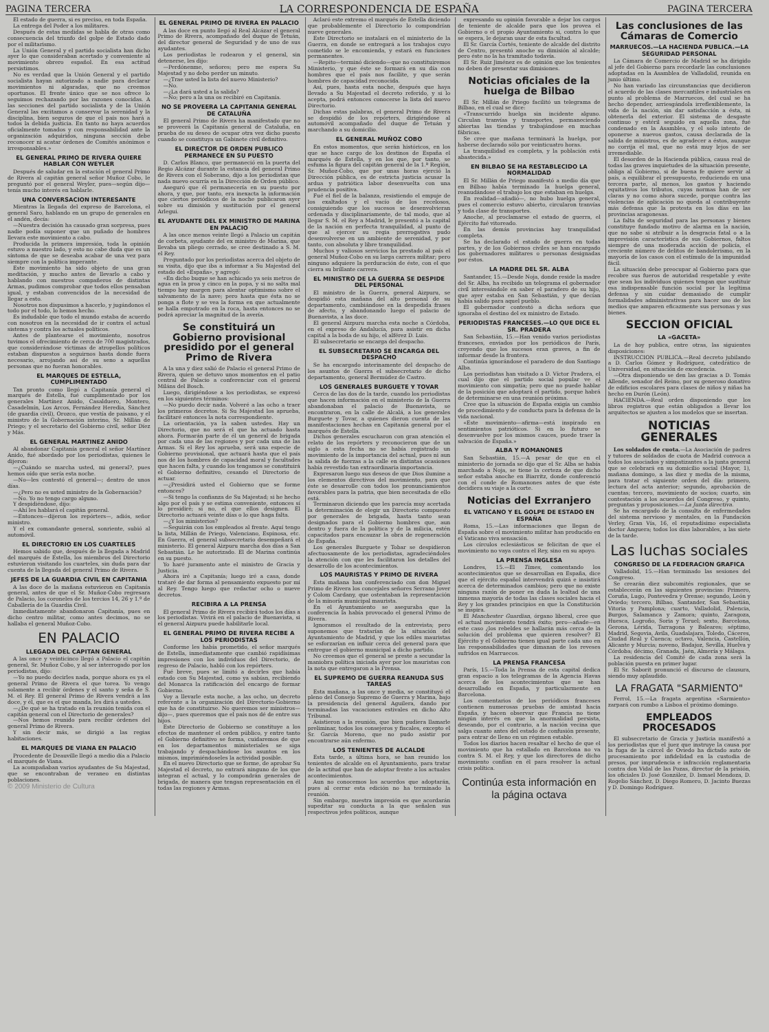PAGINA TERCERA LA CORRESPONDENCIA DE ESPAÑA PAGINA TERCERA
El estado de guerra, si es preciso, en toda España.
La entrega del Poder a los militares.
Después de estas medidas se habla de otras como consecuencia del triunfo del golpe de Estado dado por el militarismo.
La Unión General y el partido socialista han dicho ayer lo que consideraban acertado y conveniente al movimiento obrero español. En esa actitud persistimos.
No es verdad que la Unión General y el partido socialista hayan autorizado a nadie para declarar movimientos ni algaradas, que no creemos oportunos. El frente único que se nos ofrece lo seguimos rechazando por las razones conocidas. A las secciones del partido socialista y de la Unión General las excitamos a conservar la serenidad y la disciplina, bien seguros de que el país nos hará a todos la debida justicia. En tanto no haya acuerdos oficialmente tomados y con responsabilidad ante la organización adquiridos, ninguna sección debe reconocer ni acatar órdenes de Comités anónimos e irresponsables.»
EL GENERAL PRIMO DE RIVERA QUIERE HABLAR CON WEYLER
Después de saludar en la estación el general Primo de Rivera al capitán general señor Muñoz Cobo, le preguntó por el general Weyler, pues—según dijo—tenía mucho interés en hablarle.
UNA CONVERSACION INTERESANTE
Mientras la llegada del expreso de Barcelona, el general Saro, hablando en un grupo de generales en el andén, decía:
—Nuestra decisión ha causado gran sorpresa, pues nadie podía suponer que un puñado de hombres llevara este movimiento a cabo.
Producida la primera impresión, toda la opinión estuvo a nuestro lado, y esto no cabe duda que es un síntoma de que se deseaba acabar de una vez para siempre con la política imperante.
Este movimiento ha sido objeto de una gran meditación, y mucho antes de llevarlo a cabo y hablando con nuestros compañeros de distintas Armas, pudimos comprobar que todos ellos pensaban igual, y estaban convencidos de la necesidad de llegar a esto.
Nosotros nos dispusimos a hacerlo, y jugándonos el todo por el todo, lo hemos hecho.
Es indudable que todo el mundo estaba de acuerdo con nosotros en la necesidad de ir contra el actual sistema y contra los actuales políticos.
Antes de plantearse el movimiento, nosotros tuvimos el ofrecimiento de cerca de 700 magistrados, que considerándose víctimas de atropellos políticos estaban dispuestos a seguirnos hasta donde fuera necesario, arrojando así de su seno a aquellas personas que no fueran honorables.
EL MARQUES DE ESTELLA, CUMPLIMENTADO
Tan pronto como llegó a Capitanía general el marqués de Estella, fué cumplimentado por los generales Martínez Anido, Casalduero, Montero, Casadelmín, Los Arcos, Fernández Heredia, Sánchez (de guardia civil), Orozco, que vestía de paisano, y el ministro de la Gobernación interino, Sr. Millán de Priego; y el secretario del Gobierno civil, señor Díez y Más.
EL GENERAL MARTINEZ ANIDO
Al abandonar Capitanía general el señor Martínez Anido, fué abordado por los periodistas, quienes le dijeron:
—¿Cuándo se marcha usted, mi general?, pues hemos oído que sería esta noche.
—No—les contestó el general—; dentro de unos días.
—¿Pero no es usted ministro de la Gobernación?
—No. Yo no tengo cargo alguno.
Y despidiéndose, dijo:
—Ahí les hablará el capitán general.
—Entonces—dijeron los repórters—, adiós, señor ministro.
Y el ex comandante general, sonriente, subió al automóvil.
EL DIRECTORIO EN LOS CUARTELES
Hemos sabido que, después de la llegada a Madrid del marqués de Estella, los miembros del Directorio estuvieron visitando los cuarteles, sin duda para dar cuenta de la llegada del general Primo de Rivera.
JEFES DE LA GUARDIA CIVIL EN CAPITANIA
A las doce de la mañana estuvieron en Capitanía general, antes de que el Sr. Muñoz-Cobo regresara de Palacio, los coroneles de los tercios 14, 26 y 1.º de Caballería de la Guardia Civil.
Inmediatamente abandonaron Capitanía, pues en dicho centro militar, como antes decimos, no se hallaba el general Muñoz-Cobo.
EN PALACIO
LLEGADA DEL CAPITAN GENERAL
A las once y veinticinco llegó a Palacio el capitán general, Sr. Muñoz Cobo, y al ser interrogado por los periodistas, dijo:
—Yo no puedo decirles nada, porque ahora es ya el general Primo de Rivera el que torea. Yo vengo solamente a recibir órdenes y el santo y seña de S. M. el Rey. El general Primo de Rivera vendrá a las doce, y él, que es el que manda, les dirá a ustedes.
—¿De qué se ha tratado en la reunión tenida con el capitán general con el Directorio de generales?
—Nos hemos reunido para recibir órdenes del general Primo de Rivera.
Y sin decir más, se dirigió a las regias habitaciones.
EL MARQUES DE VIANA EN PALACIO
Procedente de Deauville llegó a medio día a Palacio el marqués de Viana.
La acompañaban varios ayudantes de Su Majestad, que se encontraban de veraneo en distintas poblaciones.
© 2009 Ministerio de Cultura
EL GENERAL PRIMO DE RIVERA EN PALACIO
A las doce en punto llegó al Real Alcázar el general Primo de Rivera, acompañado del duque de Tetuán, del director general de Seguridad y de uno de sus ayudantes.
Los periodistas le rodearon y el general, sin detenerse, les dijo:
—Perdónenme, señores; pero me espera Su Majestad y no debo perder un minuto.
—¿Trae usted la lista del nuevo Ministerio?
—No.
—¿La dará usted a la salida?
—No; pero a la una os recibiré en Capitanía.
NO SE PROVEERA LA CAPITANIA GENERAL DE CATALUÑA
El general Primo de Rivera ha manifestado que no se proveerá la Capitanía general de Cataluña, en prueba de su deseo de ocupar otra vez dicho puesto cuando se constituya un Gabinete civil definitivo.
EL DIRECTOR DE ORDEN PUBLICO PERMANECE EN SU PUESTO
D. Carlos Blanco, que permaneció en la puerta del Regio Alcázar durante la estancia del general Primo de Rivera con el Soberano, dijo a los periodistas que nada nuevo ocurría en la Dirección de Orden público.
Aseguró que él permanecería en su puesto por ahora, y que, por tanto, era inexacta la información que ciertos periódicos de la noche publicaron ayer sobre su dimisión y sustitución por el general Arlegui.
EL AYUDANTE DEL EX MINISTRO DE MARINA EN PALACIO
A las once menos veinte llegó a Palacio un capitán de corbeta, ayudante del ex ministro de Marina, que llevaba un pliego cerrado, se cree destinado a S. M. el Rey.
Preguntado por los periodistas acerca del objeto de su visita, dijo que iba a informar a Su Majestad del estado del «España», y agregó:
«En dicho buque se han achicado ya seis metros de agua en la proa y cinco en la popa, y si no salta mal tiempo hay margen para alentar optimismo sobre el salvamento de la nave; pero hasta que ésta no se ponga a flote y se vea la forma en que actualmente se halla empotrado en la roca, hasta entonces no se podrá apreciar la magnitud de la avería.
Se constituirá un Gobierno provisional presidido por el general Primo de Rivera
A la una y diez salió de Palacio el general Primo de Rivera, quien se detuvo unos momentos en el patio central de Palacio a conferenciar con el general Miláns del Bosch.
Luego, dirigiéndose a los periodistas, se expresó en los siguientes términos:
—No puedo decir nada. Volveré a las ocho a traer los primeros decretos. Si Su Majestad los aprueba, facilitaré entonces la nota correspondiente.
La orientación, ya la saben ustedes. Hay un Directorio, que no será el que ha actuado hasta ahora. Formarán parte de él un general de brigada por cada una de las regiones y por cada una de las Armas. Si el Rey los aprueba, será una especie de Gobierno provisional, que actuará hasta que el país nos dé los hombres de capacidad moral y facultades que hacen falta, y cuando los tengamos se constituirá el Gobierno definitivo, cesando el Directorio de actuar.
—¿Presidirá usted el Gobierno que se forme entonces?
—Si tengo la confianza de Su Majestad; si he hecho algo por el país y se estima conveniente, entonces sí lo presidiré; si no, el que ellos designen. El Directorio actuará veinte días o lo que haga falta.
—¿Y los ministerios?
—Seguirán con los empleados al frente. Aquí tengo la lista, Millán de Priego, Valenciano, Espinosa, etc. En Guerra, el general subsecretario desempeñará el ministerio. El general Aizpuru marcha dos días a San Sebastián. Le he autorizado. El de Marina continúa en su puesto.
Yo haré juramento ante el ministro de Gracia y Justicia.
Ahora iré a Capitanía; luego iré a casa, donde trataré de dar forma al pensamiento expuesto por mí al Rey. Tengo luego que redactar ocho o nueve decretos.
RECIBIRA A LA PRENSA
El general Primo de Rivera recibirá todos los días a los periodistas. Vivirá en el palacio de Buenavista, si el general Aizpuru puede habilitarle local.
EL GENERAL PRIMO DE RIVERA RECIBE A LOS PERIODISTAS
Conforme les había prometido, el señor marqués de Estella, inmediatamente que cambió rapidísimas impresiones con los individuos del Directorio, de regreso de Palacio, habló con los repórters.
Fué breve, pues se limitó a decirles que había estado con Su Majestad, como ya sabían, recibiendo del Monarca la ratificación del encargo de formar Gobierno.
Voy a llevarle esta noche, a las ocho, un decreto referente a la organización del Directorio-Gobierno que ha de constituirse. No queremos ser ministros—dijo—, pues queremos que el país nos dé de entre sus hijos.
Este Directorio de Gobierno se constituye a los efectos de mantener el orden público, y entre tanto el Gobierno definitivo se forma, cuidaremos de que en los departamentos ministeriales se siga trabajando y despachándose los asuntos en los mismos, imprimiéndoseles la actividad posible.
En el nuevo Directorio que se forme, de aprobar Su Majestad el decreto, no entrará ninguno de los que integran el actual, y lo compondrán generales de brigada, de manera que tengan representación en él todas las regiones y Armas.
Aclaró este extremo el marqués de Estella diciendo que probablemente el Directorio lo compondrían nueve generales.
Este Directorio se instalará en el ministerio de la Guerra, en donde se entregará a los trabajos cuyo cometido se le encomienda, y estará en funciones permanentes.
—Repito—terminó diciendo—que no constituiremos Ministerio, y que éste se formará en su día con hombres que el país nos facilite, y que serán hombres de capacidad reconocida.
Así, pues, hasta esta noche, después que haya llevado a Su Majestad el decreto referido, y si lo acepta, podrá entonces conocerse la lista del nuevo Directorio.
Dichas estas palabras, el general Primo de Rivera se despidió de los repórters, dirigiéndose al automóvil acompañado del duque de Tetuán y marchando a su domicilio.
EL GENERAL MUÑOZ COBO
En estos momentos, que serán históricos, en los que se hace cargo de los destinos de España el marqués de Estella, y en los que, por tanto, se esfuma la figura del capitán general de la 1.ª Región, Sr. Muñoz-Cobo, que por unas horas ejerció la Dirección pública, es de estricta justicia acusar la ardua y patriótica labor desenvuelta con una prudencia positiva.
Fué el fiel de la balanza, resistiendo el empuje de los exaltados y el vacío de los recelosos, consiguiendo que los sucesos se desenvolvieran ordenada y disciplinariamente, de tal modo, que al llegar S. M. el Rey a Madrid, le presentó a la capital de la nación en perfecta tranquilidad, al punto de que al ejercer su regia prerrogativa pudo desenvolverse en un ambiente de serenidad, y por tanto, con absoluta y libre tranquilidad.
Muchos y valiosos servicios ha prestado al país el general Muñoz-Cobo en su larga carrera militar; pero ninguno adquiere la perduración de éste, con el que cierra su brillante carrera.
EL MINISTRO DE LA GUERRA SE DESPIDE DEL PERSONAL
El ministro de la Guerra, general Aizpuru, se despidió esta mañana del alto personal de su departamento, cambiándose en la despedida frases de afecto, y abandonando luego el palacio de Buenavista, a las doce.
El general Aizpuru marcha esta noche a Córdoba, en el expreso de Andalucía, para asistir en dicha capital a la boda de su hijo, el alférez D. Luis.
El subsecretario se encarga del despacho.
EL SUBSECRETARIO SE ENCARGA DEL DESPACHO
Se ha encargado interinamente del despacho de los asuntos de Guerra el subsecretario de dicho departamento, general Bermúdez de Castro.
LOS GENERALES BURGUETE Y TOVAR
Cerca de las dos de la tarde, cuando los periodistas que hacen información en el ministerio de la Guerra abandonaban el palacio de Buenavista, se encontraron, en la calle de Alcalá, a los generales Burguete y Tovar, a quienes dieron cuenta de las manifestaciones hechas en Capitanía general por el marqués de Estella.
Dichos generales escucharon con gran atención el relato de los repórters y reconocieron que de un siglo a esta fecha no se había registrado un movimiento de la importancia del actual, pues ni aun la salida de fuerzas a la calle en distintas ocasiones había revestido tan extraordinaria importancia.
Expresaron luego sus deseos de que Dios ilumine a los elementos directivos del movimiento, para que éste se desarrolle con todos los pronunciamientos favorables para la patria, que bien necesitada de ello está.
Terminaron diciendo que les parecía muy acertada la determinación de elegir un Directorio compuesto por generales de brigada, hasta tanto sean designados para el Gobierno hombres que, aun dentro y fuera de la política y de la milicia, estén capacitados para encauzar la obra de regeneración de España.
Los generales Burguete y Tobar se despidieron afectuosamente de los periodistas, agradeciéndoles la atención con que les facilitaron los detalles del desarrollo de los acontecimientos.
LOS MAURISTAS Y PRIMO DE RIVERA
Esta mañana han conferenciado con don Miguel Primo de Rivera los concejales señores Serrano Jover y Colom Cardany, que ostentaban la representación de la minoría municipal maurista.
En el Ayuntamiento se aseguraba que la conferencia la había provocado el general Primo de Rivera.
Ignoramos el resultado de la entrevista; pero suponemos que tratarían de la situación del Ayuntamiento de Madrid, y que los ediles mauristas se esforzarían en influir cerca del general para que entregue el gobierno municipal a dicho partido.
No creemos que el general se preste a secundar la maniobra política iniciada ayer por los mauristas con la nota que entregaron a la Prensa.
EL SUPREMO DE GUERRA REANUDA SUS TAREAS
Esta mañana, a las once y media, se constituyó el pleno del Consejo Supremo de Guerra y Marina, bajo la presidencia del general Aguilera, dando por terminadas las vacaciones estivales en dicho Alto Tribunal.
Asistieron a la reunión, que bien pudiera llamarle preliminar, todos los consejeros y fiscales, excepto el Sr. García Moreno, que no pudo asistir por encontrarse aún enfermo.
LOS TENIENTES DE ALCALDE
Esta tarde, a última hora, se han reunido los tenientes de alcalde en el Ayuntamiento, para tratar de la actitud que han de adoptar frente a los actuales acontecimientos.
Aun no conocemos los acuerdos que adoptarán, pues al cerrar esta edición no ha terminado la reunión.
Sin embargo, nuestra impresión es que acordarán supeditar su conducta a la que señalen sus respectivos jefes políticos, aunque
expresando su opinión favorable a dejar los cargos de teniente de alcalde para que los provea el Gobierno o el propio Ayuntamiento si, contra lo que se espera, le dejaran usar de esta facultad.
El Sr. García Cortés, teniente de alcalde del distrito de Centro, presentó anoche su dimisión al alcalde; pero éste no la ha tramitado todavía.
El Sr. Ruiz Jiménez es de opinión que los tenientes no deben de presentar sus dimisiones.
Noticias oficiales de la huelga de Bilbao
El Sr. Millán de Priego facilitó un telegrama de Bilbao, en el cual se dice:
«Transcurrido huelga sin incidente alguno. Circulan tranvías y transportes, permaneciendo abiertas las tiendas y trabajándose en muchas fábricas.
Se cree que mañana terminará la huelga, por haberse declarado sólo por veinticuatro horas.
La tranquilidad es completa, y la población está abastecida.»
EN BILBAO SE HA RESTABLECIDO LA NORMALIDAD
El Sr. Millán de Priego manifestó a medio día que en Bilbao había terminado la huelga general, reanudándose el trabajo los que estaban en huelga.
En realidad—añadió—, no hubo huelga general, pues el comercio estuvo abierto, circularon tranvías y toda clase de transportes.
Anoche, al proclamarse el estado de guerra, el Ejército fué vitoreado.
En las demás provincias hay tranquilidad completa.
Se ha declarado el estado de guerra en todas partes, y de los Gobiernos civiles se han encargado los gobernadores militares o personas designadas por éstos.
LA MADRE DEL SR. ALBA
Santander, 15.—Desde Noja, donde reside la madre del Sr. Alba, ha recibido un telegrama el gobernador civil interesándole en saber el paradero de su hijo, que ayer estaba en San Sebastián, y que decían había salido para aquel pueblo.
El gobernador contestó a dicha señora que ignoraba el destino del ex ministro de Estado.
PERIODISTAS FRANCESES.—LO QUE DICE EL SR. PRADERA
San Sebastián, 15.—Han venido varios periodistas franceses, enviados por los periódicos de París, creyendo que los sucesos eran graves, a fin de informar desde la frontera.
Continúa ignorándose el paradero de don Santiago Alba.
Los periodistas han visitado a D. Víctor Pradera, el cual dijo que el partido social popular ve el movimiento con simpatía; pero que no puede hablar de la posición que adoptará el partido, porque habrá de determinarse en una reunión próxima.
Cree que la situación de España exigía un cambio de procedimiento y de conducta para la defensa de la vida nacional.
«Este movimiento—afirma—está inspirado en sentimientos patrióticos. Si en lo futuro se desenvuelve por los mismos cauces, puede traer la salvación de España.»
ALBA Y ROMANONES
San Sebastián, 15.—A pesar de que en el ministerio de jornada se dijo que el Sr. Alba se había marchado a Noja, se tiene la certeza de que dicho señor estaba anoche en Biarritz, donde conferenció con el conde de Romanones antes de que éste decidiera su viaje a la corte.
Noticias del Exrranjero
EL VATICANO Y EL GOLPE DE ESTADO EN ESPAÑA
Roma, 15.—Las informaciones que llegan de España sobre el movimiento militar han producido en el Vaticano viva sensación.
Los círculos eclesiásticos se felicitan de que el movimiento no vaya contra el Rey, sino en su apoyo.
LA PRENSA INGLESA
Londres, 15.—El Times, comentando los acontecimientos que se desarrollan en España, dice que el ejército español intervendrá quizá e insistirá acerca de determinados cambios; pero que no existe ninguna razón de poner en duda la lealtad de una inmensa mayoría de todas las clases sociales hacia el Rey y los grandes principios en que la Constitución se inspira.
El Manchester Guardian, órgano liberal, cree que el actual movimiento tendrá éxito; pero—añade—en este caso ¿los rebeldes se hallarán más cerca de la solución del problema que quieren resolver? El Ejército y el Gobierno tienen igual parte cada uno en las responsabilidades que dimanan de los reveses sufridos en Marruecos.
LA PRENSA FRANCESA
París, 15.—Toda la Prensa de esta capital dedica gran espacio a los telegramas de la Agencia Havas acerca de los acontecimientos que se han desarrollado en España, y particularmente en Barcelona.
Los comentarios de los periódicos franceses contienen numerosas pruebas de amistad hacia España, y hacen observar que Francia no tiene ningún interés en que la anormalidad persista, deseando, por el contrario, a la nación vecina que salga cuanto antes del estado de confusión presente, para entrar de lleno en un régimen estable.
Todos los diarios hacen resaltar el hecho de que el movimiento que ha estallado en Barcelona no va contra S. M. el Rey, y que los directores de dicho movimiento confían en él para resolver la actual crisis política.
Continúa esta información en la página octava
Las conclusiones de las Cámaras de Comercio
MARRUECOS.—LA HACIENDA PUBLICA.—LA SEGURIDAD PERSONAL
La Cámara de Comercio de Madrid se ha dirigido al jefe del Gobierno para recordarle las conclusiones adoptadas en la Asamblea de Valladolid, reunida en junio último.
No han variado las circunstancias que decidieron el acuerdo de las clases mercantiles e industriales en punto al problema de Marruecos, del cual se ha hecho depender, arriesgándola irreflexiblemente, la vida de la nación, sin dar satisfacción a ésta, ni obtenerla del exterior. El sistema de desgaste continuo y estéril seguido en aquella zona, fué condenado en la Asamblea, y el solo intento de oponerse a nuevos gastos, causa declarada de la salida de ministros, es de agradecer a éstos, aunque no corrija el mal, que no está muy lejos de ser irremediable.
El desorden de la Hacienda pública, causa real de todas las graves inquietudes de la situación presente, obliga al Gobierno, si de buena fe quiere servir al país, a equilibrar el presupuesto, reduciendo en una tercera parte, al menos, los gastos y haciendo equitativos los tributos, cuyas normas han de ser claras y no como ahora sucede, porque contra las violencias de aplicación no queda al contribuyente más defensa que la protesta en los días en las provincias aragonesas.
La falta de seguridad para las personas y bienes constituye fundado motivo de alarma en la nación, que no sabe si atribuir a la desgracia fatal o a la imprevisión característica de sus Gobiernos, faltos siempre de una moderada acción de policía, el creciente número de delitos de bandolerismo, en la mayoría de los casos con el estímulo de la impunidad fácil.
La situación debe preocupar al Gobierno para que recobre sus fueros de autoridad respetable y evite que sean los individuos quienes tengan que sustituir esa indispensable función social por la legítima defensa y sin cuidar demasiado de cumplir formalidades administrativas para hacer uso de los medios que amparen eficazmente sus personas y sus bienes.
SECCION OFICIAL
LA «GACETA»
La de hoy publica, entre otras, las siguientes disposiciones:
INSTRUCCION PUBLICA.—Real decreto jubilando a D. Carlos Gómez y Rodríguez, catedrático de Universidad, en situación de excedencia.
—Otra disponiendo se den las gracias a D. Tomás Allende, senador del Reino, por su generoso donativo de edificios escolares para clases de niños y niñas ha hecho en Durón (León).
HACIENDA.—Real orden disponiendo que los libros registros que están obligados a llevar los arquitectos se ajusten a los modelos que se insertan.
NOTICIAS GENERALES
Los soldados de cuota.—La Asociación de padres y tutores de soldados de cuota de Madrid convoca a todos los asociados y simpatizantes a la junta general que se celebrará en su domicilio social (Mayor, 1), mañana domingo, a las diez y media de la misma, para tratar el siguiente orden del día: primero, lectura del acta anterior; segundo, aprobación de cuentas; tercero, movimiento de socios; cuarto, sin contestación a los acuerdos del Congreso, y quinto, preguntas y proposiciones.—La Junta directiva.
Se ha encargado de la consulta de enfermedades del sistema nervioso y mentales, en la Fundación Verley, Gran Vía, 16, el reputadísimo especialista doctor Anguera; todos los días laborables, a las siete de la tarde.
Las luchas sociales
CONGRESO DE LA FEDERACION GRAFICA
Valladolid, 15.—Han terminado las sesiones del Congreso.
Se crearán diez subcomités regionales, que se establecerán en las siguientes provincias: Primero, Coruña, Lugo, Pontevedra y Orense; segundo, León y Oviedo; tercero, Bilbao, Santander, San Sebastián, Vitoria y Pamplona; cuarto, Valladolid, Palencia, Burgos, Salamanca y Zamora; quinto, Zaragoza, Huesca, Logroño, Soria y Teruel; sexto, Barcelona, Gerona, Lérida, Tarragona y Baleares; séptimo, Madrid, Segovia, Avila, Guadalajara, Toledo, Cáceres, Ciudad Real y Cuenca; octavo, Valencia, Castellón, Alicante y Murcia; noveno, Badajoz, Sevilla, Huelva y Córdoba; décimo, Granada, Jaén, Almería y Málaga.
La residencia del Comité de cada zona será la población puesta en primer lugar.
El Sr. Saborit pronunció el discurso de clausura, siendo muy aplaudido.
LA FRAGATA "SARMIENTO"
Ferrol, 15.—La fragata argentina «Sarmiento» zarpará con rumbo a Lisboa el próximo domingo.
EMPLEADOS PROCESADOS
El subsecretario de Gracia y Justicia manifestó a los periodistas que el juez que instruye la causa por la fuga de la cárcel de Oviedo ha dictado auto de procesamiento por infidelidad en la custodia de presos, por imprudencia e infracción reglamentaria contra don Vidal de las Pozas, director de la prisión, los oficiales D. José González, D. Ismael Mendoza, D. Rogelio Sánchez, D. Diego Romero, D. Jacinto Buezas y D. Domingo Rodríguez.